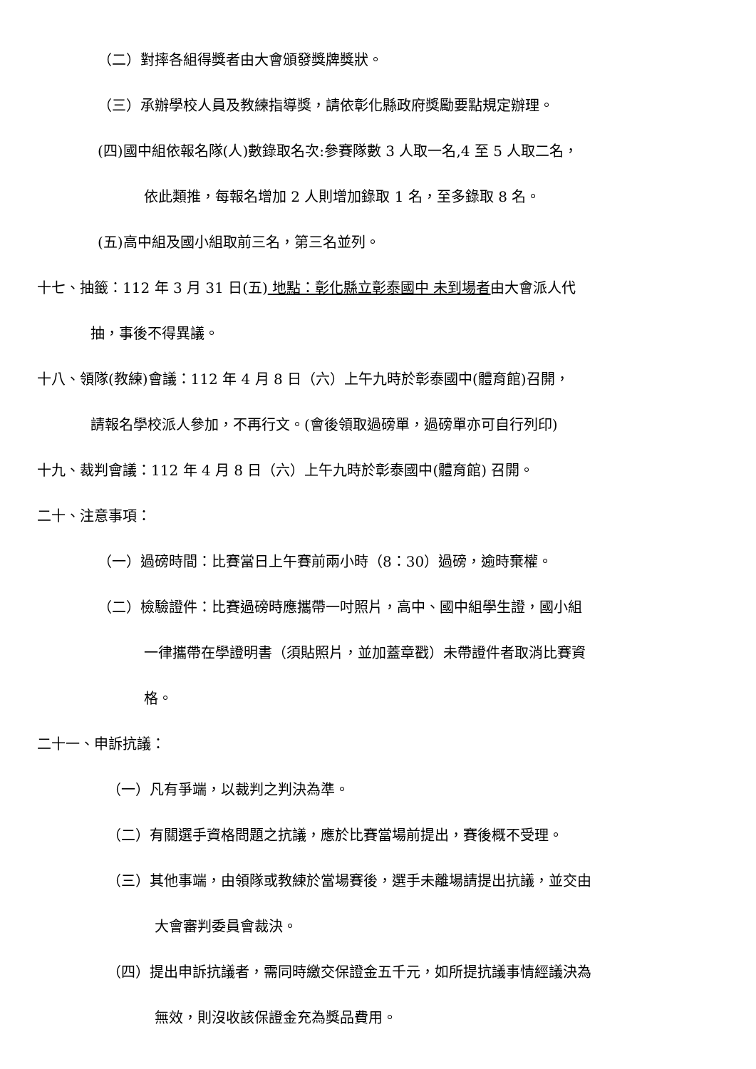（二）對摔各組得獎者由大會頒發獎牌獎狀。
（三）承辦學校人員及教練指導獎，請依彰化縣政府獎勵要點規定辦理。
(四)國中組依報名隊(人)數錄取名次:參賽隊數 3 人取一名,4 至 5 人取二名，
依此類推，每報名增加 2 人則增加錄取 1 名，至多錄取 8 名。
(五)高中組及國小組取前三名，第三名並列。
十七、抽籤：112 年 3 月 31 日(五) 地點：彰化縣立彰泰國中 未到場者由大會派人代
抽，事後不得異議。
十八、領隊(教練)會議：112 年 4 月 8 日（六）上午九時於彰泰國中(體育館)召開，
請報名學校派人參加，不再行文。(會後領取過磅單，過磅單亦可自行列印)
十九、裁判會議：112 年 4 月 8 日（六）上午九時於彰泰國中(體育館) 召開。
二十、注意事項：
（一）過磅時間：比賽當日上午賽前兩小時（8：30）過磅，逾時棄權。
（二）檢驗證件：比賽過磅時應攜帶一吋照片，高中、國中組學生證，國小組
一律攜帶在學證明書（須貼照片，並加蓋章戳）未帶證件者取消比賽資
格。
二十一、申訴抗議：
（一）凡有爭端，以裁判之判決為準。
（二）有關選手資格問題之抗議，應於比賽當場前提出，賽後概不受理。
（三）其他事端，由領隊或教練於當場賽後，選手未離場請提出抗議，並交由
大會審判委員會裁決。
（四）提出申訴抗議者，需同時繳交保證金五千元，如所提抗議事情經議決為
無效，則沒收該保證金充為獎品費用。